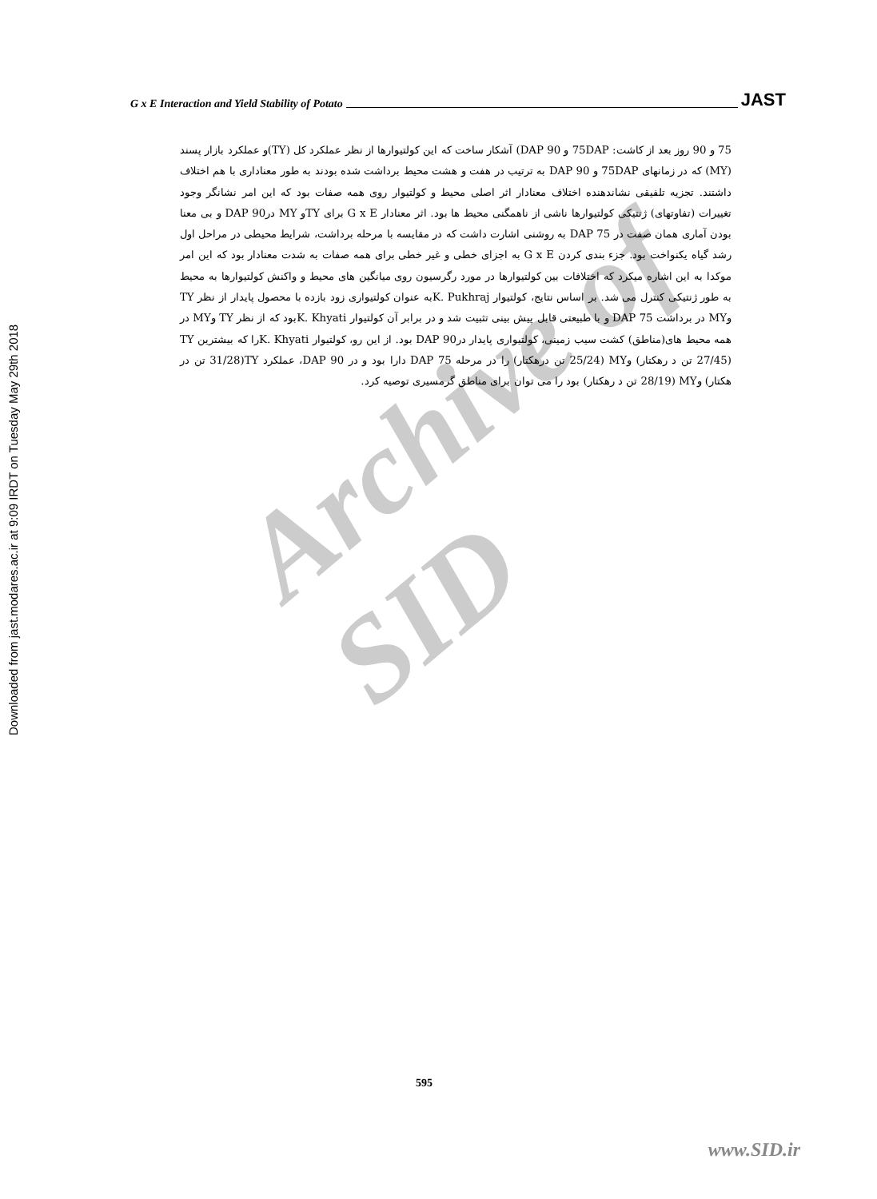Downloaded from jast.modares.ac.ir at 9:09 IRDT on Tuesday May 29th 2018
G x E Interaction and Yield Stability of Potato
JAST
Archive of SID
75 و 90 روز بعد از کاشت: 75DAP و DAP 90) آشکار ساخت که این کولتیوارها از نظر عملکرد کل (TY)و عملکرد بازار پسند (MY) که در زمانهای 75DAP و DAP 90 به ترتیب در هفت و هشت محیط برداشت شده بودند به طور معناداری با هم اختلاف داشتند. تجزیه تلفیقی نشاندهنده اختلاف معنادار اثر اصلی محیط و کولتیوار روی همه صفات بود که این امر نشانگر وجود تغییرات (تفاوتهای) ژنتیکی کولتیوارها ناشی از ناهمگنی محیط ها بود. اثر معنادار G x E برای TYو MY درDAP 90 و بی معنا بودن آماری همان صفت در DAP 75 به روشنی اشارت داشت که در مقایسه با مرحله برداشت، شرایط محیطی در مراحل اول رشد گیاه یکنواخت بود. جزء بندی کردن G x E به اجزای خطی و غیر خطی برای همه صفات به شدت معنادار بود که این امر موکدا به این اشاره میکرد که اختلافات بین کولتیوارها در مورد رگرسیون روی میانگین های محیط و واکنش کولتیوارها به محیط به طور ژنتیکی کنترل می شد. بر اساس نتایج، کولتیوار K. Pukhrajبه عنوان کولتیواری زود بازده با محصول پایدار از نظر TY وMY در برداشت DAP 75 و با طبیعتی قابل پیش بینی تثبیت شد و در برابر آن کولتیوار K. Khyatiبود که از نظر TY وMY در همه محیط های(مناطق) کشت سیب زمینی، کولتیواری پایدار درDAP 90 بود. از این رو، کولتیوار K. Khyatiرا که بیشترین TY (27/45 تن د رهکتار) وMY (25/24 تن درهکتار) را در مرحله DAP 75 دارا بود و در DAP 90، عملکرد TY(31/28 تن در هکتار) وMY (28/19 تن د رهکتار) بود را می توان برای مناطق گرمسیری توصیه کرد.
595
www.SID.ir